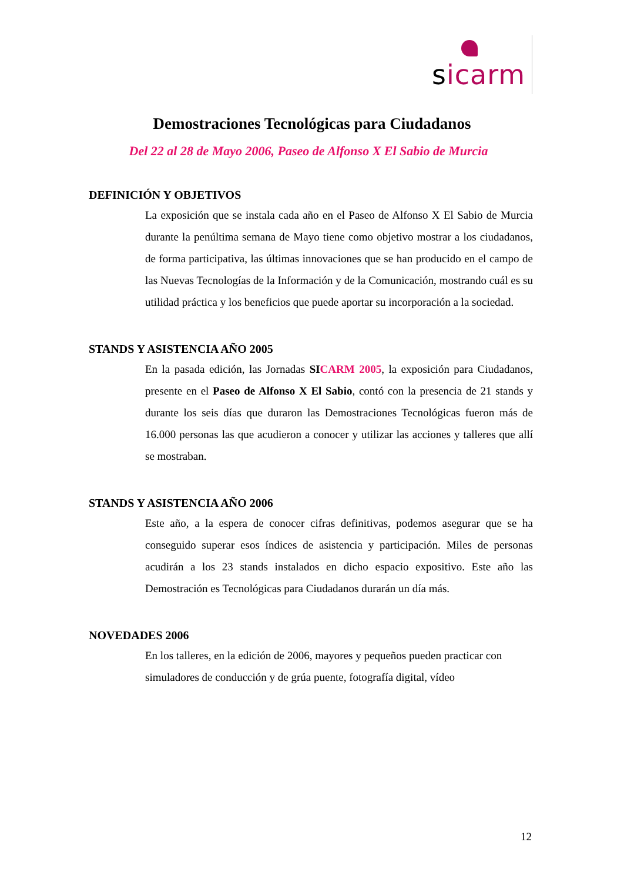sicarm
Demostraciones Tecnológicas para Ciudadanos
Del 22 al 28 de Mayo 2006, Paseo de Alfonso X El Sabio de Murcia
DEFINICIÓN Y OBJETIVOS
La exposición que se instala cada año en el Paseo de Alfonso X El Sabio de Murcia durante la penúltima semana de Mayo tiene como objetivo mostrar a los ciudadanos, de forma participativa, las últimas innovaciones que se han producido en el campo de las Nuevas Tecnologías de la Información y de la Comunicación, mostrando cuál es su utilidad práctica y los beneficios que puede aportar su incorporación a la sociedad.
STANDS Y ASISTENCIA AÑO 2005
En la pasada edición, las Jornadas SI CARM 2005, la exposición para Ciudadanos, presente en el Paseo de Alfonso X El Sabio, contó con la presencia de 21 stands y durante los seis días que duraron las Demostraciones Tecnológicas fueron más de 16.000 personas las que acudieron a conocer y utilizar las acciones y talleres que allí se mostraban.
STANDS Y ASISTENCIA AÑO 2006
Este año, a la espera de conocer cifras definitivas, podemos asegurar que se ha conseguido superar esos índices de asistencia y participación. Miles de personas acudirán a los 23 stands instalados en dicho espacio expositivo. Este año las Demostración es Tecnológicas para Ciudadanos durarán un día más.
NOVEDADES 2006
En los talleres, en la edición de 2006, mayores y pequeños pueden practicar con simuladores de conducción y de grúa puente, fotografía digital, vídeo
12